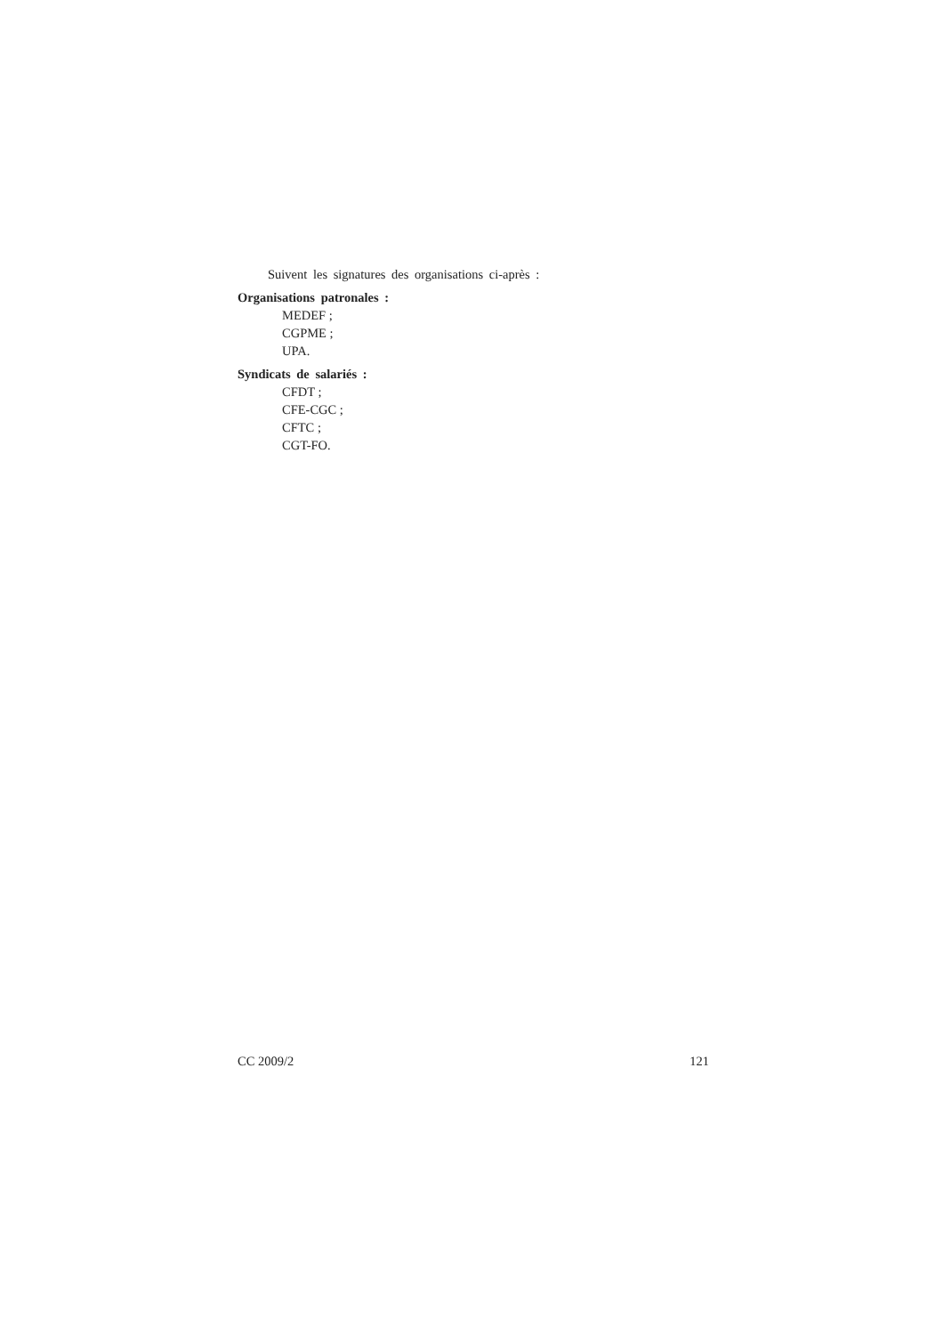Suivent les signatures des organisations ci-après :
Organisations patronales :
MEDEF ;
CGPME ;
UPA.
Syndicats de salariés :
CFDT ;
CFE-CGC ;
CFTC ;
CGT-FO.
CC 2009/2 121